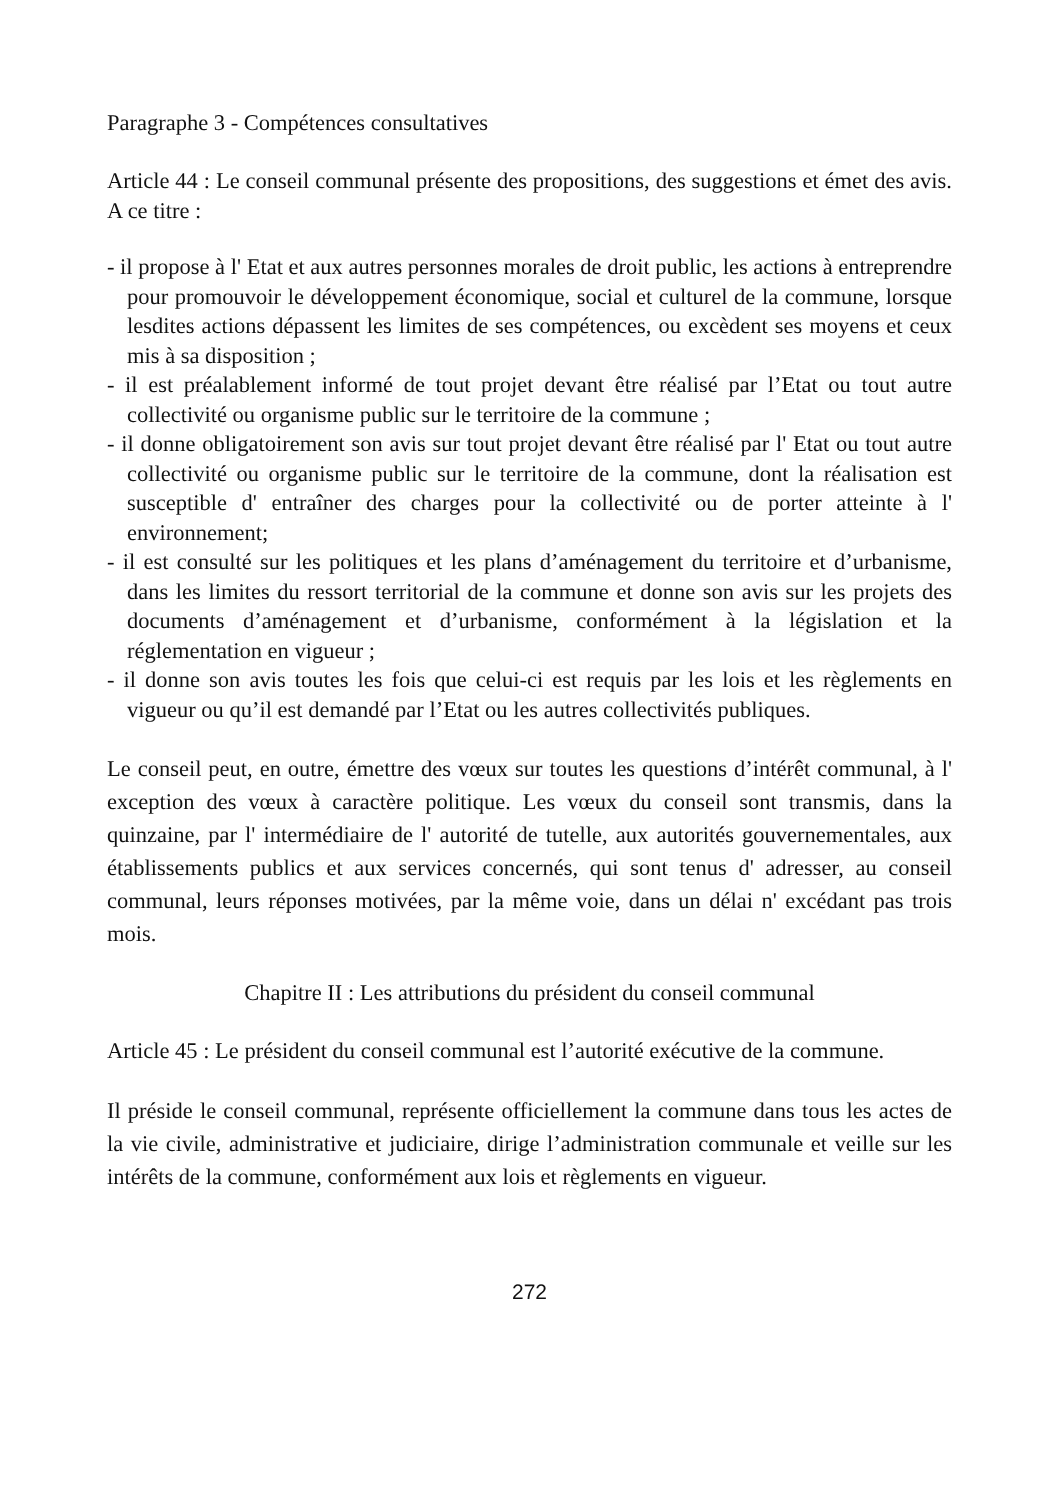Paragraphe 3 - Compétences consultatives
Article 44 : Le conseil communal présente des propositions, des suggestions et émet des avis. A ce titre :
- il propose à l' Etat et aux autres personnes morales de droit public, les actions à entreprendre pour promouvoir le développement économique, social et culturel de la commune, lorsque lesdites actions dépassent les limites de ses compétences, ou excèdent ses moyens et ceux mis à sa disposition ;
- il est préalablement informé de tout projet devant être réalisé par l’Etat ou tout autre collectivité ou organisme public sur le territoire de la commune ;
- il donne obligatoirement son avis sur tout projet devant être réalisé par l' Etat ou tout autre collectivité ou organisme public sur le territoire de la commune, dont la réalisation est susceptible d' entraîner des charges pour la collectivité ou de porter atteinte à l' environnement;
- il est consulté sur les politiques et les plans d’aménagement du territoire et d’urbanisme, dans les limites du ressort territorial de la commune et donne son avis sur les projets des documents d’aménagement et d’urbanisme, conformément à la législation et la réglementation en vigueur ;
- il donne son avis toutes les fois que celui-ci est requis par les lois et les règlements en vigueur ou qu’il est demandé par l’Etat ou les autres collectivités publiques.
Le conseil peut, en outre, émettre des vœux sur toutes les questions d’intérêt communal, à l' exception des vœux à caractère politique. Les vœux du conseil sont transmis, dans la quinzaine, par l' intermédiaire de l' autorité de tutelle, aux autorités gouvernementales, aux établissements publics et aux services concernés, qui sont tenus d' adresser, au conseil communal, leurs réponses motivées, par la même voie, dans un délai n' excédant pas trois mois.
Chapitre II : Les attributions du président du conseil communal
Article 45 : Le président du conseil communal est l’autorité exécutive de la commune.
Il préside le conseil communal, représente officiellement la commune dans tous les actes de la vie civile, administrative et judiciaire, dirige l’administration communale et veille sur les intérêts de la commune, conformément aux lois et règlements en vigueur.
272